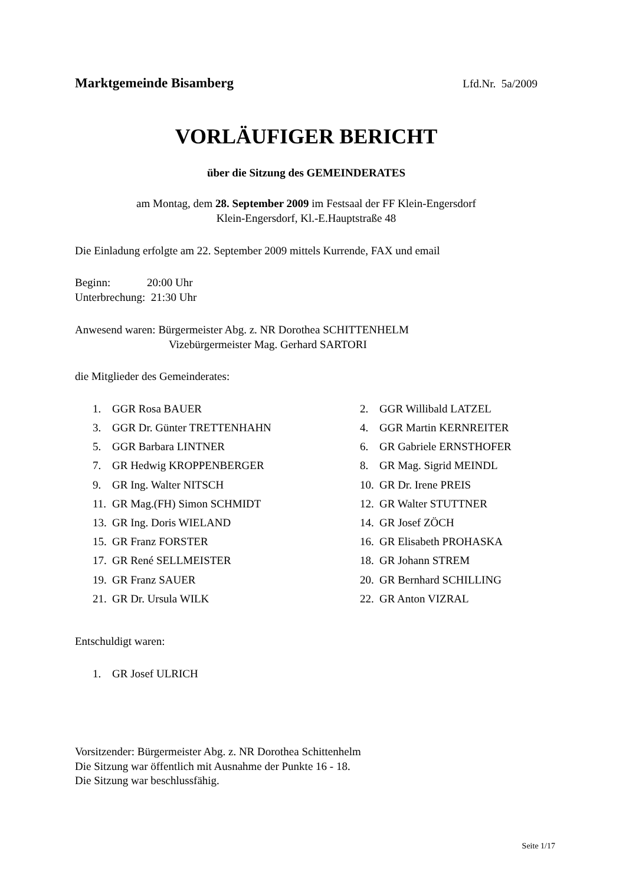Marktgemeinde Bisamberg Lfd.Nr. 5a/2009
VORLÄUFIGER BERICHT
über die Sitzung des GEMEINDERATES
am Montag, dem 28. September 2009 im Festsaal der FF Klein-Engersdorf
Klein-Engersdorf, Kl.-E.Hauptstraße 48
Die Einladung erfolgte am 22. September 2009 mittels Kurrende, FAX und email
Beginn: 20:00 Uhr
Unterbrechung: 21:30 Uhr
Anwesend waren: Bürgermeister Abg. z. NR Dorothea SCHITTENHELM
Vizebürgermeister Mag. Gerhard SARTORI
die Mitglieder des Gemeinderates:
| 1. | GGR Rosa BAUER | 2. | GGR Willibald LATZEL |
| 3. | GGR Dr. Günter TRETTENHAHN | 4. | GGR Martin KERNREITER |
| 5. | GGR Barbara LINTNER | 6. | GR Gabriele ERNSTHOFER |
| 7. | GR Hedwig KROPPENBERGER | 8. | GR Mag. Sigrid MEINDL |
| 9. | GR Ing. Walter NITSCH | 10. | GR Dr. Irene PREIS |
| 11. | GR Mag.(FH) Simon SCHMIDT | 12. | GR Walter STUTTNER |
| 13. | GR Ing. Doris WIELAND | 14. | GR Josef ZÖCH |
| 15. | GR Franz FORSTER | 16. | GR Elisabeth PROHASKA |
| 17. | GR René SELLMEISTER | 18. | GR Johann STREM |
| 19. | GR Franz SAUER | 20. | GR Bernhard SCHILLING |
| 21. | GR Dr. Ursula WILK | 22. | GR Anton VIZRAL |
Entschuldigt waren:
| 1. | GR Josef ULRICH |
Vorsitzender: Bürgermeister Abg. z. NR Dorothea Schittenhelm
Die Sitzung war öffentlich mit Ausnahme der Punkte 16 - 18.
Die Sitzung war beschlussfähig.
Seite 1/17